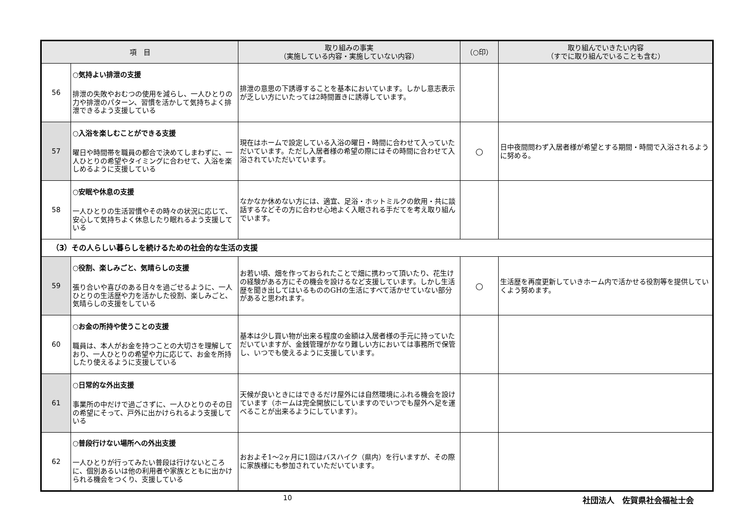| 項 目 | | 取り組みの事実 （実施している内容・実施していない内容） | （○印） | 取り組んでいきたい内容 （すでに取り組んでいることも含む） |
| --- | --- | --- | --- | --- |
| 56 | ○気持よい排泄の支援 排泄の失敗やおむつの使用を減らし、一人ひとりの力や排泄のパターン、習慣を活かして気持ちよく排泄できるよう支援している | 排泄の意思の下誘導することを基本においています。しかし意志表示が乏しい方にいたっては2時間置きに誘導しています。 | | |
| 57 | ○入浴を楽しむことができる支援 曜日や時間帯を職員の都合で決めてしまわずに、一人ひとりの希望やタイミングに合わせて、入浴を楽しめるように支援している | 現在はホームで設定している入浴の曜日・時間に合わせて入っていただいています。ただし入居者様の希望の際にはその時間に合わせて入浴されていただいています。 | ○ | 日中夜間問わず入居者様が希望とする期間・時間で入浴されるように努める。 |
| 58 | ○安眠や休息の支援 一人ひとりの生活習慣やその時々の状況に応じて、安心して気持ちよく休息したり眠れるよう支援している | なかなか休めない方には、適宜、足浴・ホットミルクの飲用・共に談話するなどその方に合わせ心地よく入眠される手だてを考え取り組んでいます。 | | |
| （3）その人らしい暮らしを続けるための社会的な生活の支援 | | | | |
| 59 | ○役割、楽しみごと、気晴らしの支援 張り合いや喜びのある日々を過ごせるように、一人ひとりの生活歴や力を活かした役割、楽しみごと、気晴らしの支援をしている | お若い頃、畑を作っておられたことで畑に携わって頂いたり、花生けの経験がある方にその機会を設けるなど支援しています。しかし生活歴を聞き出してはいるもののGHの生活にすべて活かせていない部分があると思われます。 | ○ | 生活歴を再度更新していきホーム内で活かせる役割等を提供していくよう努めます。 |
| 60 | ○お金の所持や使うことの支援 職員は、本人がお金を持つことの大切さを理解しており、一人ひとりの希望や力に応じて、お金を所持したり使えるように支援している | 基本は少し買い物が出来る程度の金額は入居者様の手元に持っていただいていますが、金銭管理がかなり難しい方においては事務所で保管し、いつでも使えるように支援しています。 | | |
| 61 | ○日常的な外出支援 事業所の中だけで過ごさずに、一人ひとりのその日の希望にそって、戸外に出かけられるよう支援している | 天候が良いときにはできるだけ屋外には自然環境にふれる機会を設けています（ホームは完全開放にしていますのでいつでも屋外へ足を運べることが出来るようにしています）。 | | |
| 62 | ○普段行けない場所への外出支援 一人ひとりが行ってみたい普段は行けないところに、個別あるいは他の利用者や家族とともに出かけられる機会をつくり、支援している | おおよそ1～2ヶ月に1回はバスハイク（県内）を行いますが、その際に家族様にも参加されていただいています。 | | |
10 社団法人　佐賀県社会福祉士会